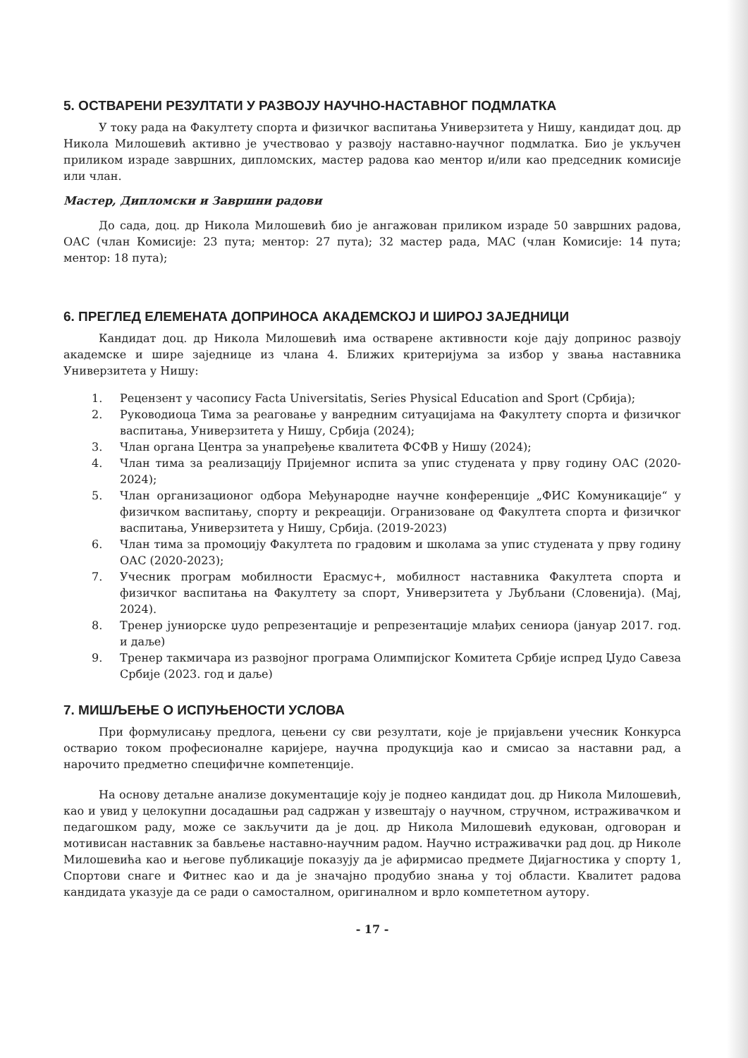5. ОСТВАРЕНИ РЕЗУЛТАТИ У РАЗВОЈУ НАУЧНО-НАСТАВНОГ ПОДМЛАТКА
У току рада на Факултету спорта и физичког васпитања Универзитета у Нишу, кандидат доц. др Никола Милошевић активно је учествовао у развоју наставно-научног подмлатка. Био је укључен приликом израде завршних, дипломских, мастер радова као ментор и/или као председник комисије или члан.
Мастер, Дипломски и Завршни радови
До сада, доц. др Никола Милошевић био је ангажован приликом израде 50 завршних радова, ОАС (члан Комисије: 23 пута; ментор: 27 пута); 32 мастер рада, МАС (члан Комисије: 14 пута; ментор: 18 пута);
6. ПРЕГЛЕД ЕЛЕМЕНАТА ДОПРИНОСА АКАДЕМСКОЈ И ШИРОЈ ЗАЈЕДНИЦИ
Кандидат доц. др Никола Милошевић има остварене активности које дају допринос развоју академске и шире заједнице из члана 4. Ближих критеријума за избор у звања наставника Универзитета у Нишу:
1. Рецензент у часопису Facta Universitatis, Series Physical Education and Sport (Србија);
2. Руководиоца Тима за реаговање у ванредним ситуацијама на Факултету спорта и физичког васпитања, Универзитета у Нишу, Србија (2024);
3. Члан органа Центра за унапређење квалитета ФСФВ у Нишу (2024);
4. Члан тима за реализацију Пријемног испита за упис студената у прву годину ОАС (2020-2024);
5. Члан организационог одбора Међународне научне конференције „ФИС Комуникације“ у физичком васпитању, спорту и рекреацији. Огранизоване од Факултета спорта и физичког васпитања, Универзитета у Нишу, Србија. (2019-2023)
6. Члан тима за промоцију Факултета по градовим и школама за упис студената у прву годину ОАС (2020-2023);
7. Учесник програм мобилности Ерасмус+, мобилност наставника Факултета спорта и физичког васпитања на Факултету за спорт, Универзитета у Љубљани (Словенија). (Мај, 2024).
8. Тренер јуниорске џудо репрезентације и репрезентације млађих сениора (јануар 2017. год. и даље)
9. Тренер такмичара из развојног програма Олимпијског Комитета Србије испред Џудо Савеза Србије (2023. год и даље)
7. МИШЉЕЊЕ О ИСПУЊЕНОСТИ УСЛОВА
При формулисању предлога, цењени су сви резултати, које је пријављени учесник Конкурса остварио током професионалне каријере, научна продукција као и смисао за наставни рад, а нарочито предметно специфичне компетенције.
На основу детаљне анализе документације коју је поднео кандидат доц. др Никола Милошевић, као и увид у целокупни досадашњи рад садржан у извештају о научном, стручном, истраживачком и педагошком раду, може се закључити да је доц. др Никола Милошевић едукован, одговоран и мотивисан наставник за бављење наставно-научним радом. Научно истраживачки рад доц. др Николе Милошевића као и његове публикације показују да је афирмисао предмете Дијагностика у спорту 1, Спортови снаге и Фитнес као и да је значајно продубио знања у тој области. Квалитет радова кандидата указује да се ради о самосталном, оригиналном и врло компететном аутору.
- 17 -